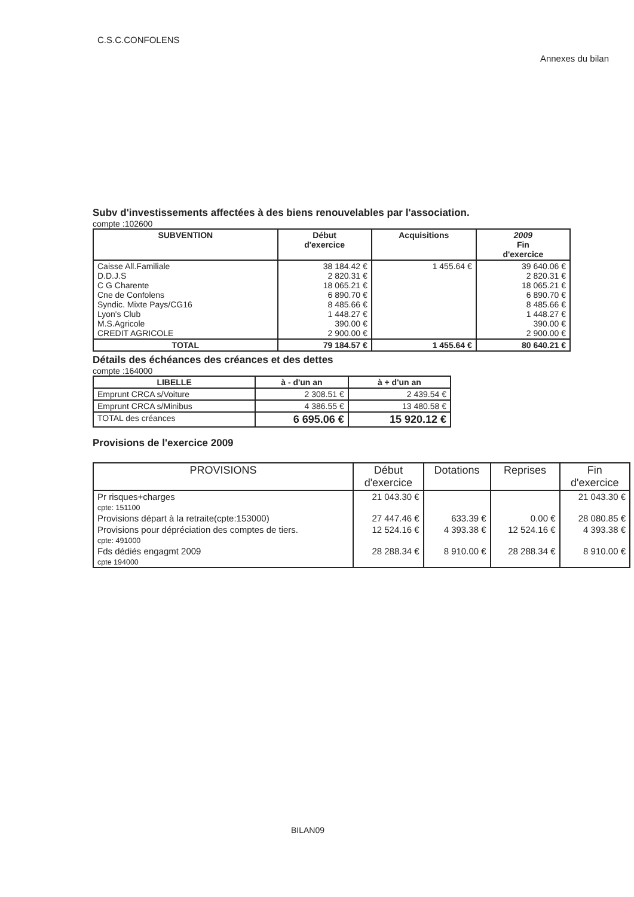C.S.C.CONFOLENS
Annexes du bilan
Subv d'investissements affectées à des biens renouvelables par l'association.
compte :102600
| SUBVENTION | Début d'exercice | Acquisitions | 2009 Fin d'exercice |
| --- | --- | --- | --- |
| Caisse All.Familiale D.D.J.S C G Charente Cne de Confolens Syndic. Mixte Pays/CG16 Lyon's Club M.S.Agricole CREDIT AGRICOLE | 38 184.42 € 2 820.31 € 18 065.21 € 6 890.70 € 8 485.66 € 1 448.27 € 390.00 € 2 900.00 € | 1 455.64 € | 39 640.06 € 2 820.31 € 18 065.21 € 6 890.70 € 8 485.66 € 1 448.27 € 390.00 € 2 900.00 € |
| TOTAL | 79 184.57 € | 1 455.64 € | 80 640.21 € |
Détails des échéances des créances et des dettes
compte :164000
| LIBELLE | à - d'un an | à + d'un an |
| --- | --- | --- |
| Emprunt CRCA s/Voiture | 2 308.51 € | 2 439.54 € |
| Emprunt CRCA s/Minibus | 4 386.55 € | 13 480.58 € |
| TOTAL des créances | 6 695.06 € | 15 920.12 € |
Provisions de l'exercice 2009
| PROVISIONS | Début d'exercice | Dotations | Reprises | Fin d'exercice |
| --- | --- | --- | --- | --- |
| Pr risques+charges cpte: 151100 | 21 043.30 € | | | 21 043.30 € |
| Provisions départ à la retraite(cpte:153000) | 27 447.46 € | 633.39 € | 0.00 € | 28 080.85 € |
| Provisions pour dépréciation des comptes de tiers. cpte: 491000 | 12 524.16 € | 4 393.38 € | 12 524.16 € | 4 393.38 € |
| Fds dédiés engagmt 2009 cpte 194000 | 28 288.34 € | 8 910.00 € | 28 288.34 € | 8 910.00 € |
BILAN09